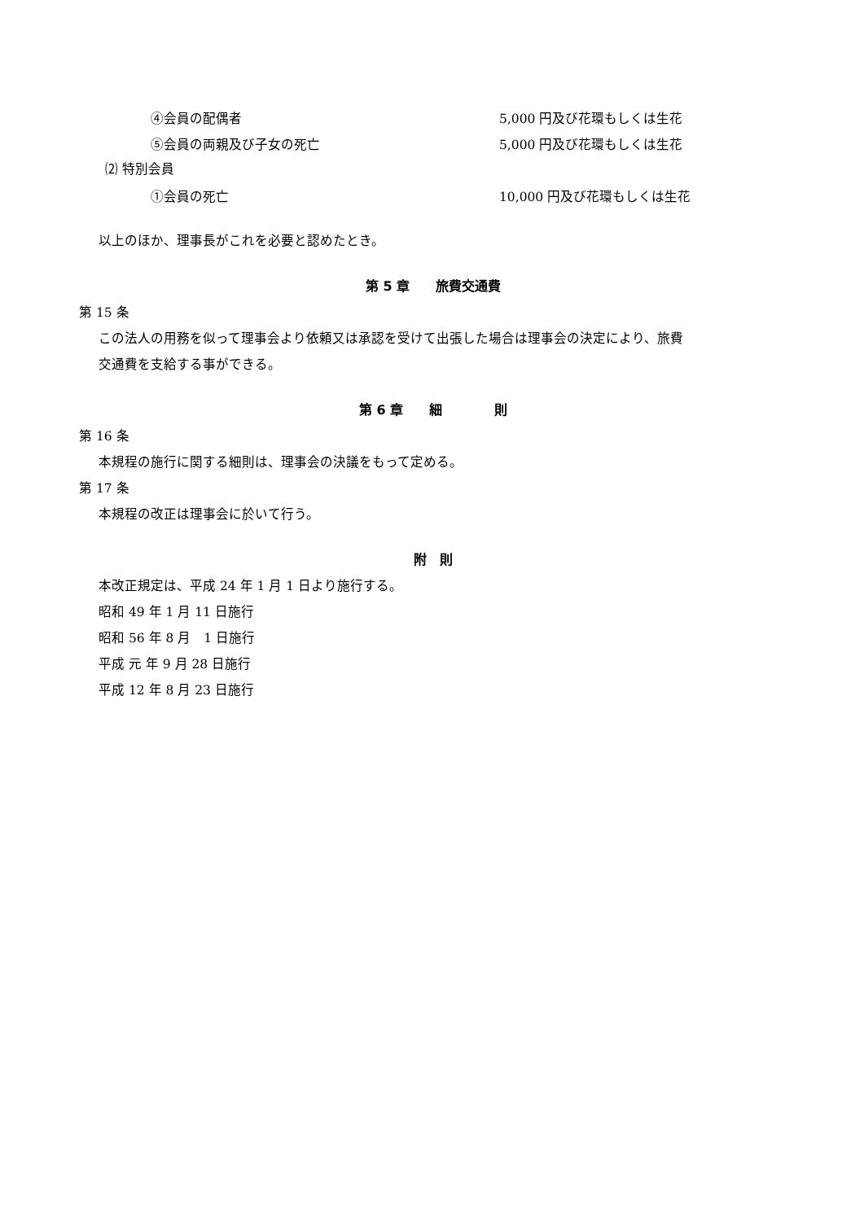④会員の配偶者 5,000 円及び花環もしくは生花
⑤会員の両親及び子女の死亡 5,000 円及び花環もしくは生花
⑵ 特別会員
①会員の死亡 10,000 円及び花環もしくは生花
以上のほか、理事長がこれを必要と認めたとき。
第 5 章　　旅費交通費
第 15 条
この法人の用務を似って理事会より依頼又は承認を受けて出張した場合は理事会の決定により、旅費
交通費を支給する事ができる。
第 6 章　　細　　　　則
第 16 条
本規程の施行に関する細則は、理事会の決議をもって定める。
第 17 条
本規程の改正は理事会に於いて行う。
附　則
本改正規定は、平成 24 年 1 月 1 日より施行する。
昭和 49 年 1 月 11 日施行
昭和 56 年 8 月　1 日施行
平成 元 年 9 月 28 日施行
平成 12 年 8 月 23 日施行